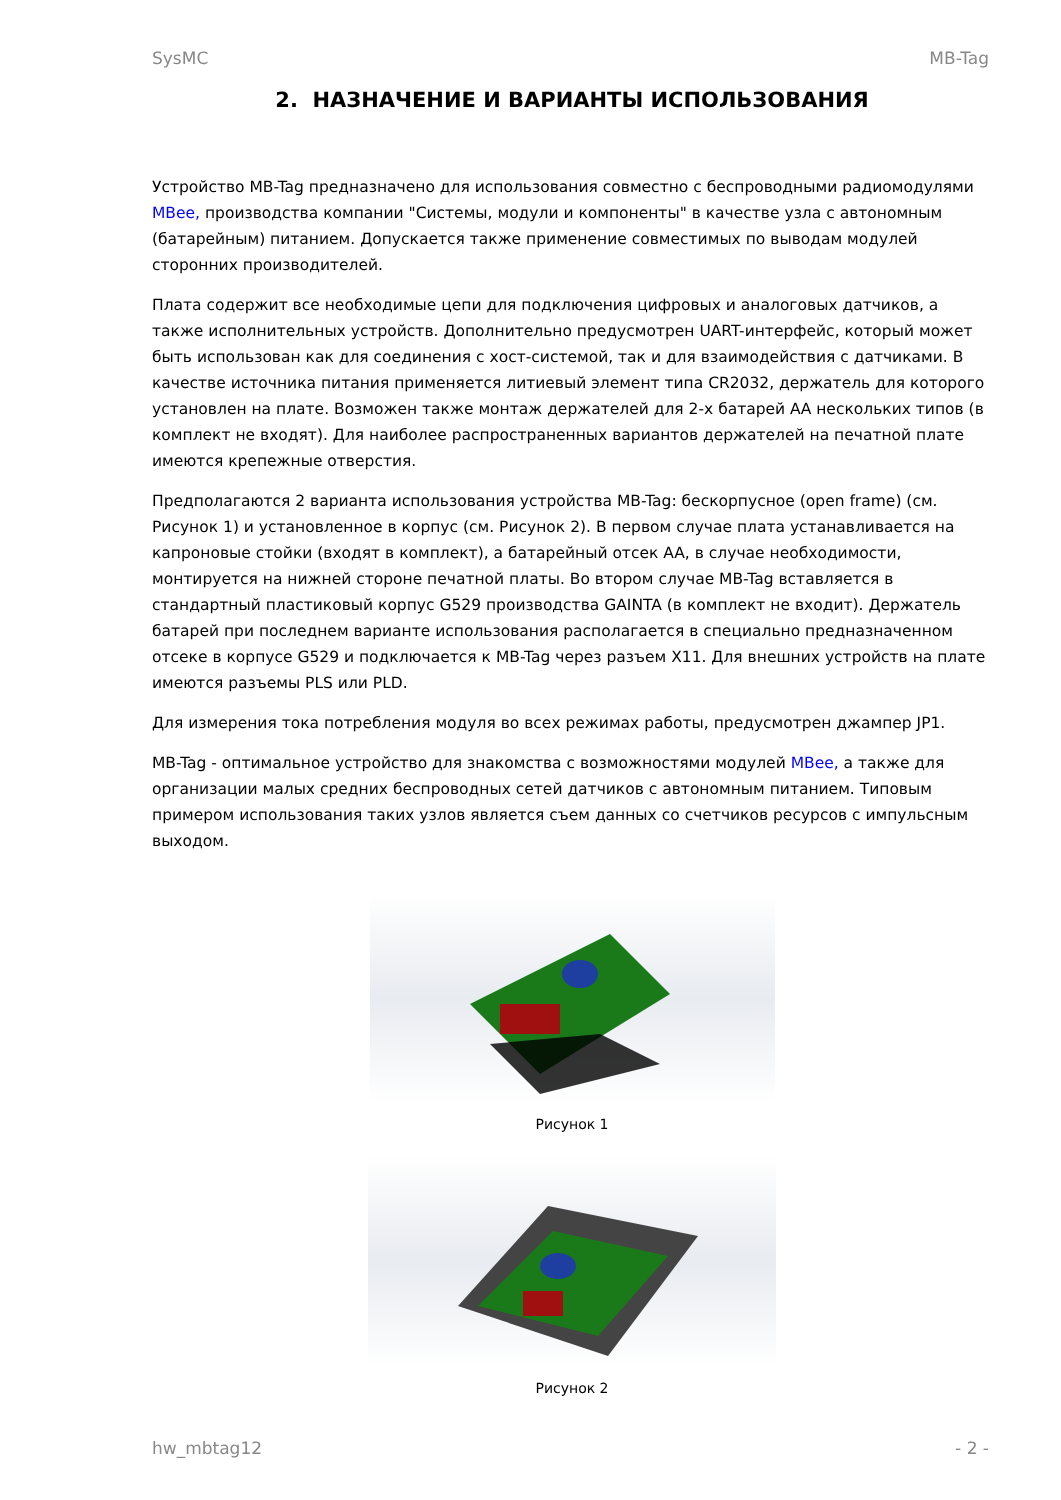SysMC MB-Tag
2. НАЗНАЧЕНИЕ И ВАРИАНТЫ ИСПОЛЬЗОВАНИЯ
Устройство MB-Tag предназначено для использования совместно с беспроводными радиомодулями MBee, производства компании "Системы, модули и компоненты" в качестве узла с автономным (батарейным) питанием. Допускается также применение совместимых по выводам модулей сторонних производителей.
Плата содержит все необходимые цепи для подключения цифровых и аналоговых датчиков, а также исполнительных устройств. Дополнительно предусмотрен UART-интерфейс, который может быть использован как для соединения с хост-системой, так и для взаимодействия с датчиками. В качестве источника питания применяется литиевый элемент типа CR2032, держатель для которого установлен на плате. Возможен также монтаж держателей для 2-х батарей АА нескольких типов (в комплект не входят). Для наиболее распространенных вариантов держателей на печатной плате имеются крепежные отверстия.
Предполагаются 2 варианта использования устройства MB-Tag: бескорпусное (open frame) (см. Рисунок 1) и установленное в корпус (см. Рисунок 2). В первом случае плата устанавливается на капроновые стойки (входят в комплект), а батарейный отсек AA, в случае необходимости, монтируется на нижней стороне печатной платы. Во втором случае MB-Tag вставляется в стандартный пластиковый корпус G529 производства GAINTA (в комплект не входит). Держатель батарей при последнем варианте использования располагается в специально предназначенном отсеке в корпусе G529 и подключается к MB-Tag через разъем X11. Для внешних устройств на плате имеются разъемы PLS или PLD.
Для измерения тока потребления модуля во всех режимах работы, предусмотрен джампер JP1.
MB-Tag - оптимальное устройство для знакомства с возможностями модулей MBee, а также для организации малых средних беспроводных сетей датчиков с автономным питанием. Типовым примером использования таких узлов является съем данных со счетчиков ресурсов с импульсным выходом.
Рисунок 1
Рисунок 2
hw_mbtag12 - 2 -